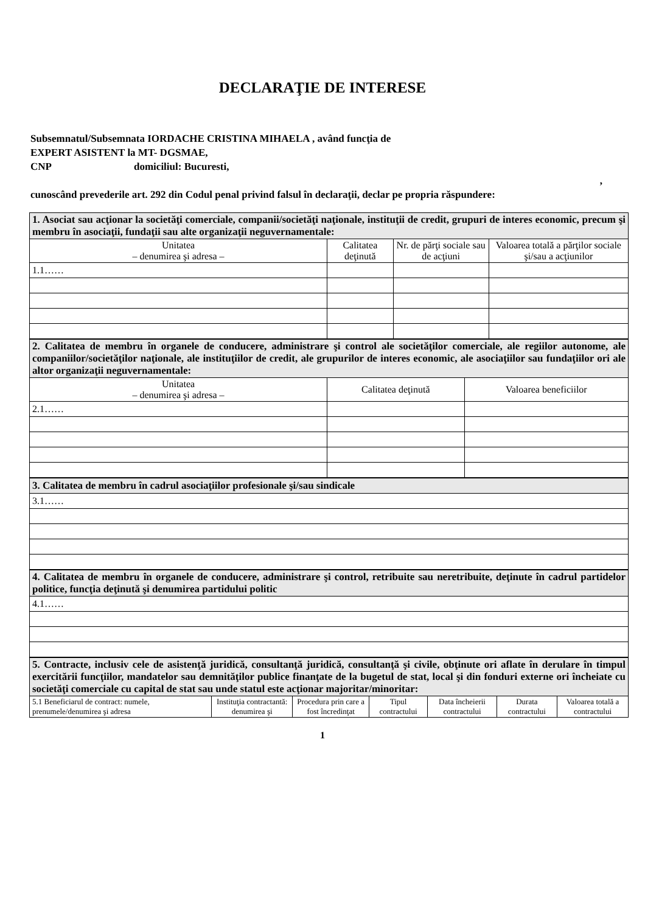DECLARAŢIE DE INTERESE
Subsemnatul/Subsemnata IORDACHE CRISTINA MIHAELA , având funcţia de
EXPERT ASISTENT la MT- DGSMAE,
CNP domiciliul: Bucuresti,
,
cunoscând prevederile art. 292 din Codul penal privind falsul în declaraţii, declar pe propria răspundere:
| 1. Asociat sau acţionar la societăţi comerciale, companii/societăţi naţionale, instituţii de credit, grupuri de interes economic, precum şi membru în asociaţii, fundaţii sau alte organizaţii neguvernamentale: | | | |
| Unitatea – denumirea şi adresa – | Calitatea deţinută | Nr. de părţi sociale sau de acţiuni | Valoarea totală a părţilor sociale şi/sau a acţiunilor |
| 1.1…… | | | |
| 2. Calitatea de membru în organele de conducere, administrare şi control ale societăţilor comerciale, ale regiilor autonome, ale companiilor/societăţilor naţionale, ale instituţiilor de credit, ale grupurilor de interes economic, ale asociaţiilor sau fundaţiilor ori ale altor organizaţii neguvernamentale: | | |
| Unitatea – denumirea şi adresa – | Calitatea deţinută | Valoarea beneficiilor |
| 2.1…… | | |
| 3. Calitatea de membru în cadrul asociaţiilor profesionale şi/sau sindicale |
| 3.1…… |
| 4. Calitatea de membru în organele de conducere, administrare şi control, retribuite sau neretribuite, deţinute în cadrul partidelor politice, funcţia deţinută şi denumirea partidului politic |
| 4.1…… |
| 5. Contracte, inclusiv cele de asistenţă juridică, consultanţă juridică, consultanţă şi civile, obţinute ori aflate în derulare în timpul exercitării funcţiilor, mandatelor sau demnităţilor publice finanţate de la bugetul de stat, local şi din fonduri externe ori încheiate cu societăţi comerciale cu capital de stat sau unde statul este acţionar majoritar/minoritar: | | | | | | |
| 5.1 Beneficiarul de contract: numele, prenumele/denumirea şi adresa | Instituţia contractantă: denumirea şi | Procedura prin care a fost încredinţat | Tipul contractului | Data încheierii contractului | Durata contractului | Valoarea totală a contractului |
1